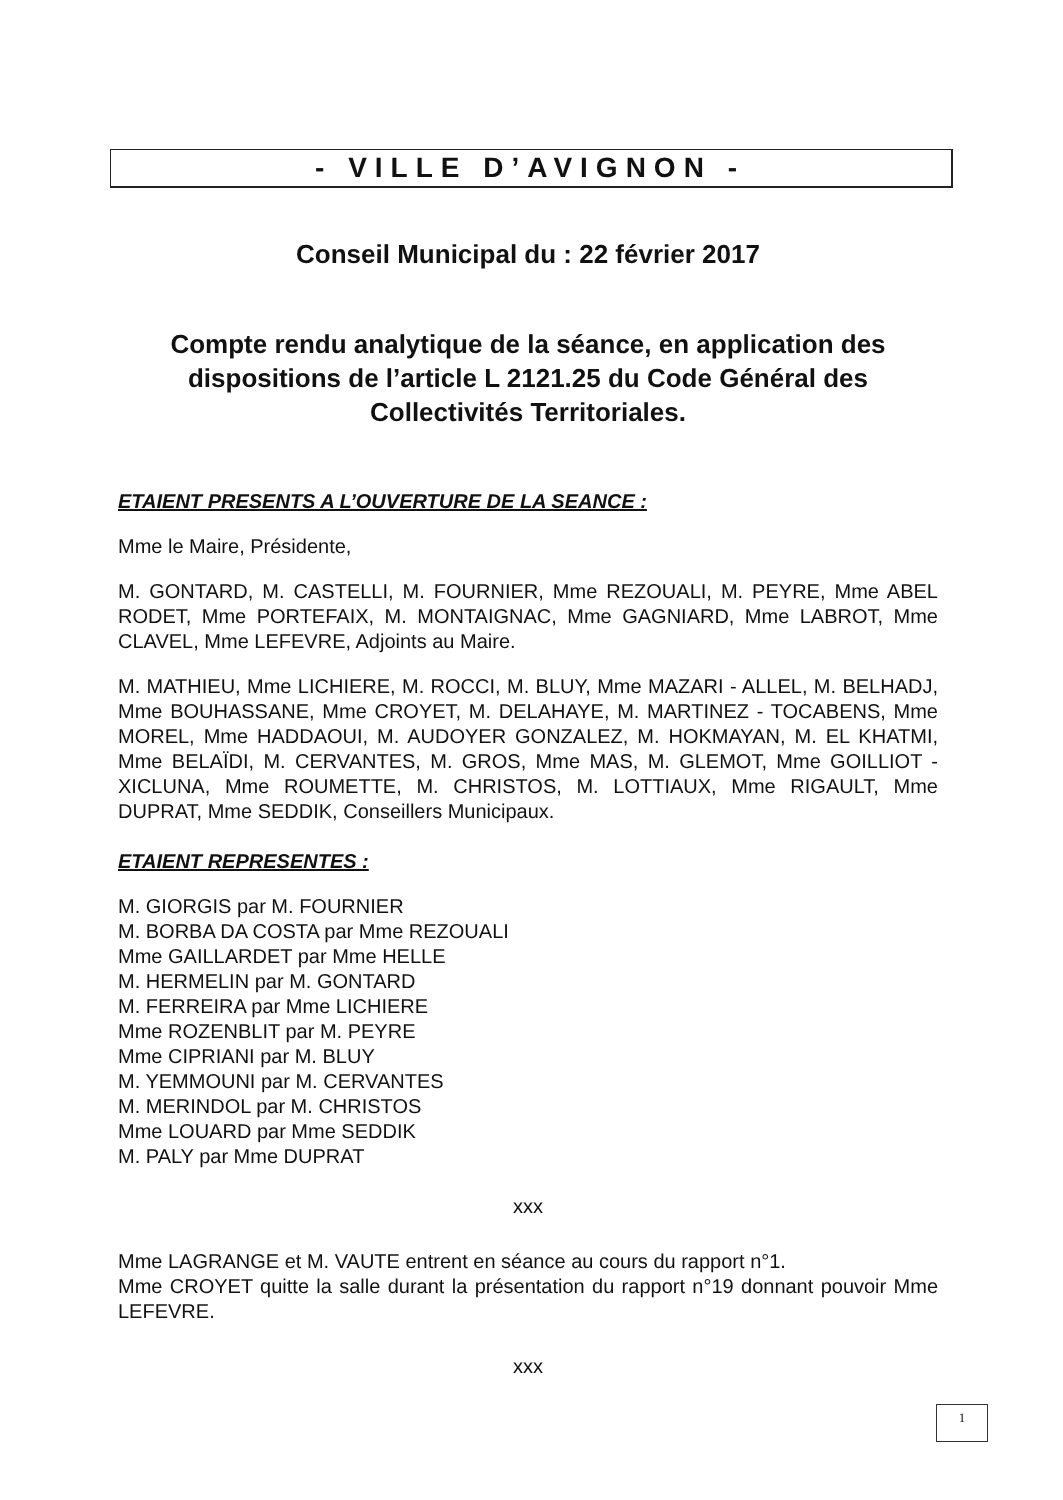- VILLE D’AVIGNON -
Conseil Municipal du : 22 février 2017
Compte rendu analytique de la séance, en application des dispositions de l’article L 2121.25 du Code Général des Collectivités Territoriales.
ETAIENT PRESENTS A L’OUVERTURE DE LA SEANCE :
Mme le Maire, Présidente,
M. GONTARD, M. CASTELLI, M. FOURNIER, Mme REZOUALI, M. PEYRE, Mme ABEL RODET, Mme PORTEFAIX, M. MONTAIGNAC, Mme GAGNIARD, Mme LABROT, Mme CLAVEL, Mme LEFEVRE, Adjoints au Maire.
M. MATHIEU, Mme LICHIERE, M. ROCCI, M. BLUY, Mme MAZARI - ALLEL, M. BELHADJ, Mme BOUHASSANE, Mme CROYET, M. DELAHAYE, M. MARTINEZ - TOCABENS, Mme MOREL, Mme HADDAOUI, M. AUDOYER GONZALEZ, M. HOKMAYAN, M. EL KHATMI, Mme BELAÏDI, M. CERVANTES, M. GROS, Mme MAS, M. GLEMOT, Mme GOILLIOT - XICLUNA, Mme ROUMETTE, M. CHRISTOS, M. LOTTIAUX, Mme RIGAULT, Mme DUPRAT, Mme SEDDIK, Conseillers Municipaux.
ETAIENT REPRESENTES :
M. GIORGIS par M. FOURNIER
M. BORBA DA COSTA par Mme REZOUALI
Mme GAILLARDET par Mme HELLE
M. HERMELIN par M. GONTARD
M. FERREIRA par Mme LICHIERE
Mme ROZENBLIT par M. PEYRE
Mme CIPRIANI par M. BLUY
M. YEMMOUNI par M. CERVANTES
M. MERINDOL par M. CHRISTOS
Mme LOUARD par Mme SEDDIK
M. PALY par Mme DUPRAT
xxx
Mme LAGRANGE et M. VAUTE entrent en séance au cours du rapport n°1.
Mme CROYET quitte la salle durant la présentation du rapport n°19 donnant pouvoir Mme LEFEVRE.
xxx
1